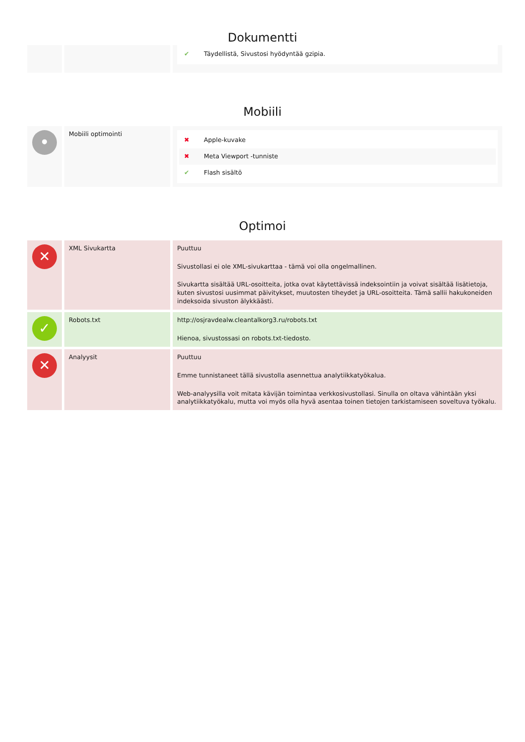Dokumentti
| | | ✔ Täydellistä, Sivustosi hyödyntää gzipia. |
Mobiili
| • | Mobiili optimointi | ✖ Apple-kuvake ✖ Meta Viewport -tunniste ✔ Flash sisältö |
Optimoi
| ✕ | XML Sivukartta | Puuttuu Sivustollasi ei ole XML-sivukarttaa - tämä voi olla ongelmallinen. Sivukartta sisältää URL-osoitteita, jotka ovat käytettävissä indeksointiin ja voivat sisältää lisätietoja, kuten sivustosi uusimmat päivitykset, muutosten tiheydet ja URL-osoitteita. Tämä sallii hakukoneiden indeksoida sivuston älykkäästi. |
| ✓ | Robots.txt | http://osjravdealw.cleantalkorg3.ru/robots.txt Hienoa, sivustossasi on robots.txt-tiedosto. |
| ✕ | Analyysit | Puuttuu Emme tunnistaneet tällä sivustolla asennettua analytiikkatyökalua. Web-analyysilla voit mitata kävijän toimintaa verkkosivustollasi. Sinulla on oltava vähintään yksi analytiikkatyökalu, mutta voi myös olla hyvä asentaa toinen tietojen tarkistamiseen soveltuva työkalu. |